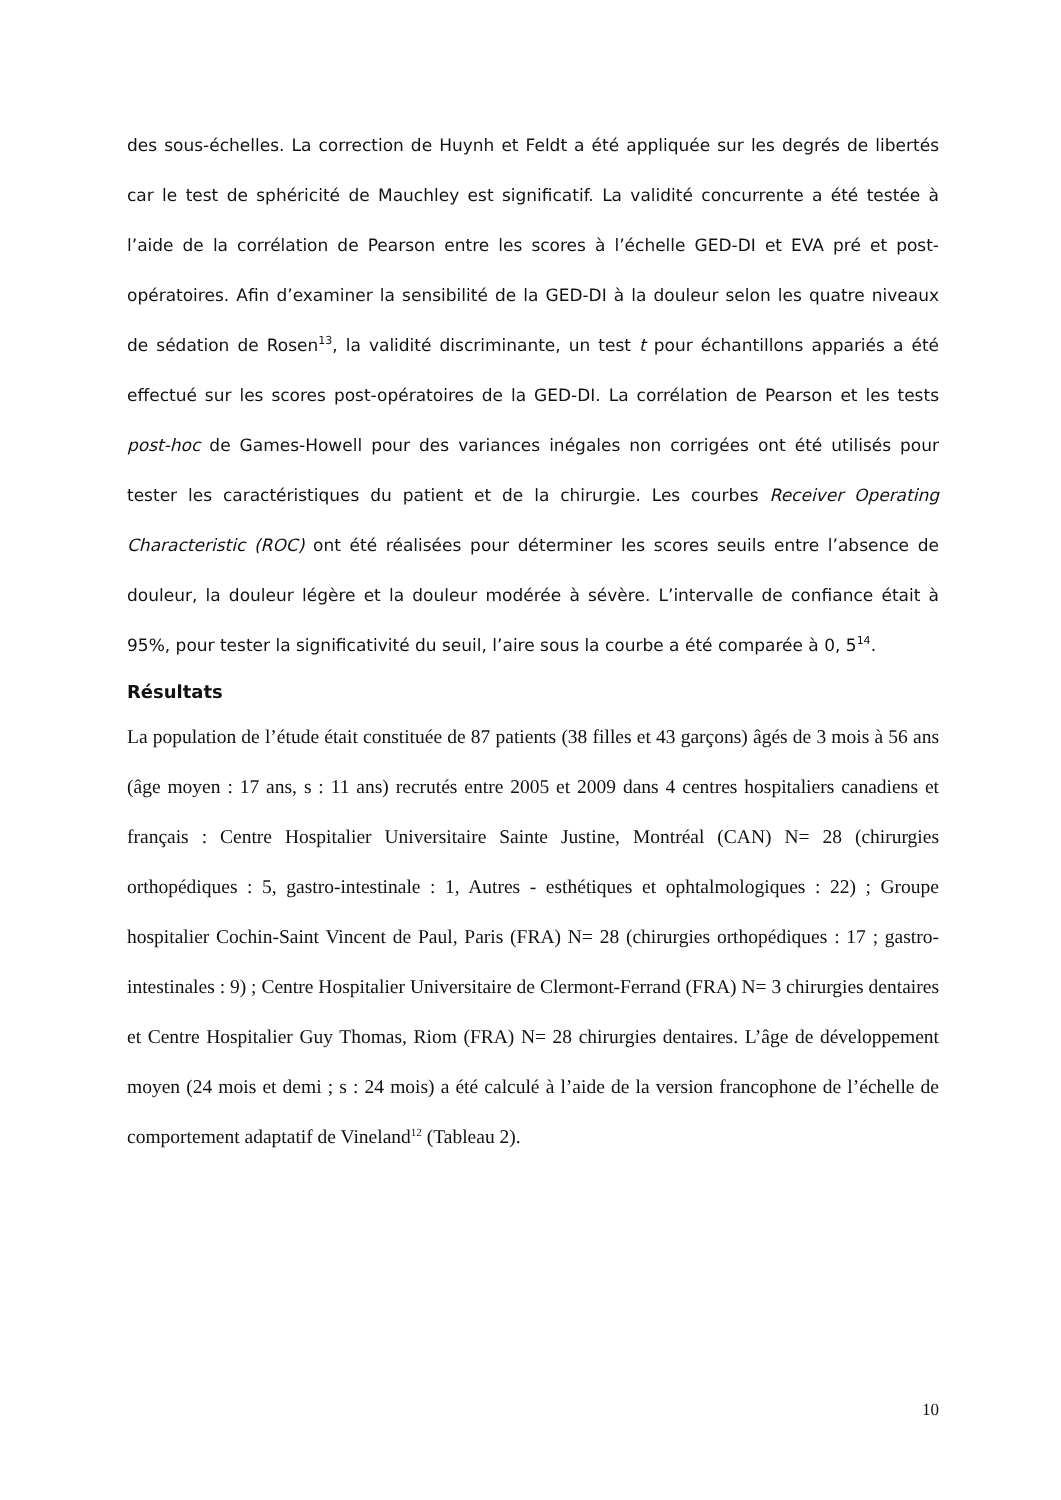des sous-échelles. La correction de Huynh et Feldt a été appliquée sur les degrés de libertés car le test de sphéricité de Mauchley est significatif. La validité concurrente a été testée à l’aide de la corrélation de Pearson entre les scores à l’échelle GED-DI et EVA pré et post-opératoires. Afin d’examiner la sensibilité de la GED-DI à la douleur selon les quatre niveaux de sédation de Rosen<sup>13</sup>, la validité discriminante, un test t pour échantillons appariés a été effectué sur les scores post-opératoires de la GED-DI. La corrélation de Pearson et les tests post-hoc de Games-Howell pour des variances inégales non corrigées ont été utilisés pour tester les caractéristiques du patient et de la chirurgie. Les courbes Receiver Operating Characteristic (ROC) ont été réalisées pour déterminer les scores seuils entre l’absence de douleur, la douleur légère et la douleur modérée à sévère. L’intervalle de confiance était à 95%, pour tester la significativité du seuil, l’aire sous la courbe a été comparée à 0, 5<sup>14</sup>.
Résultats
La population de l’étude était constituée de 87 patients (38 filles et 43 garçons) âgés de 3 mois à 56 ans (âge moyen : 17 ans, s : 11 ans) recrutés entre 2005 et 2009 dans 4 centres hospitaliers canadiens et français : Centre Hospitalier Universitaire Sainte Justine, Montréal (CAN) N= 28 (chirurgies orthopédiques : 5, gastro-intestinale : 1, Autres - esthétiques et ophtalmologiques : 22) ; Groupe hospitalier Cochin-Saint Vincent de Paul, Paris (FRA) N= 28 (chirurgies orthopédiques : 17 ; gastro-intestinales : 9) ; Centre Hospitalier Universitaire de Clermont-Ferrand (FRA) N= 3 chirurgies dentaires et Centre Hospitalier Guy Thomas, Riom (FRA) N= 28 chirurgies dentaires. L’âge de développement moyen (24 mois et demi ; s : 24 mois) a été calculé à l’aide de la version francophone de l’échelle de comportement adaptatif de Vineland<sup>12</sup> (Tableau 2).
10